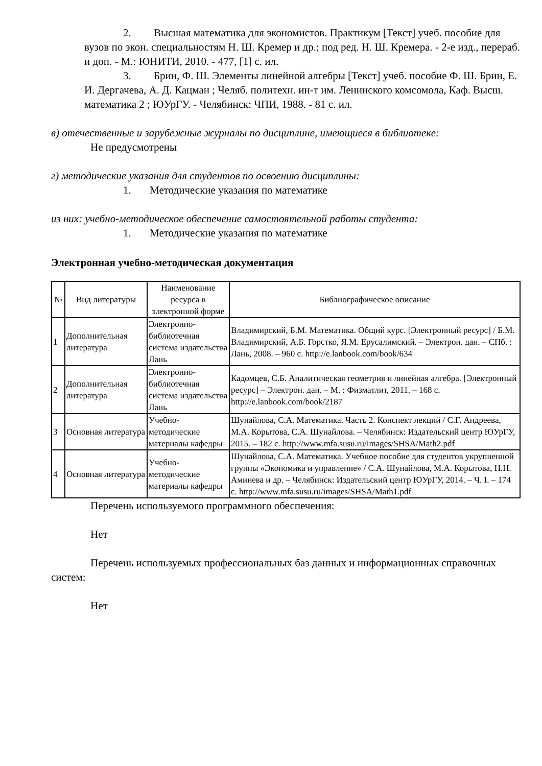2. Высшая математика для экономистов. Практикум [Текст] учеб. пособие для вузов по экон. специальностям Н. Ш. Кремер и др.; под ред. Н. Ш. Кремера. - 2-е изд., перераб. и доп. - М.: ЮНИТИ, 2010. - 477, [1] с. ил.
3. Брин, Ф. Ш. Элементы линейной алгебры [Текст] учеб. пособие Ф. Ш. Брин, Е. И. Дергачева, А. Д. Кацман ; Челяб. политехн. ин-т им. Ленинского комсомола, Каф. Высш. математика 2 ; ЮУрГУ. - Челябинск: ЧПИ, 1988. - 81 с. ил.
в) отечественные и зарубежные журналы по дисциплине, имеющиеся в библиотеке:
Не предусмотрены
г) методические указания для студентов по освоению дисциплины:
1. Методические указания по математике
из них: учебно-методическое обеспечение самостоятельной работы студента:
1. Методические указания по математике
Электронная учебно-методическая документация
| № | Вид литературы | Наименование ресурса в электронной форме | Библиографическое описание |
| --- | --- | --- | --- |
| 1 | Дополнительная литература | Электронно-библиотечная система издательства Лань | Владимирский, Б.М. Математика. Общий курс. [Электронный ресурс] / Б.М. Владимирский, А.Б. Горстко, Я.М. Ерусалимский. – Электрон. дан. – СПб. : Лань, 2008. – 960 с. http://e.lanbook.com/book/634 |
| 2 | Дополнительная литература | Электронно-библиотечная система издательства Лань | Кадомцев, С.Б. Аналитическая геометрия и линейная алгебра. [Электронный ресурс] – Электрон. дан. – М. : Физматлит, 2011. – 168 с. http://e.lanbook.com/book/2187 |
| 3 | Основная литература | Учебно-методические материалы кафедры | Шунайлова, С.А. Математика. Часть 2. Конспект лекций / С.Г. Андреева, М.А. Корытова, С.А. Шунайлова. – Челябинск: Издательский центр ЮУрГУ, 2015. – 182 с. http://www.mfa.susu.ru/images/SHSA/Math2.pdf |
| 4 | Основная литература | Учебно-методические материалы кафедры | Шунайлова, С.А. Математика. Учебное пособие для студентов укрупненной группы «Экономика и управление» / С.А. Шунайлова, М.А. Корытова, Н.Н. Аминева и др. – Челябинск: Издательский центр ЮУрГУ, 2014. – Ч. I. – 174 с. http://www.mfa.susu.ru/images/SHSA/Math1.pdf |
Перечень используемого программного обеспечения:
Нет
Перечень используемых профессиональных баз данных и информационных справочных систем:
Нет